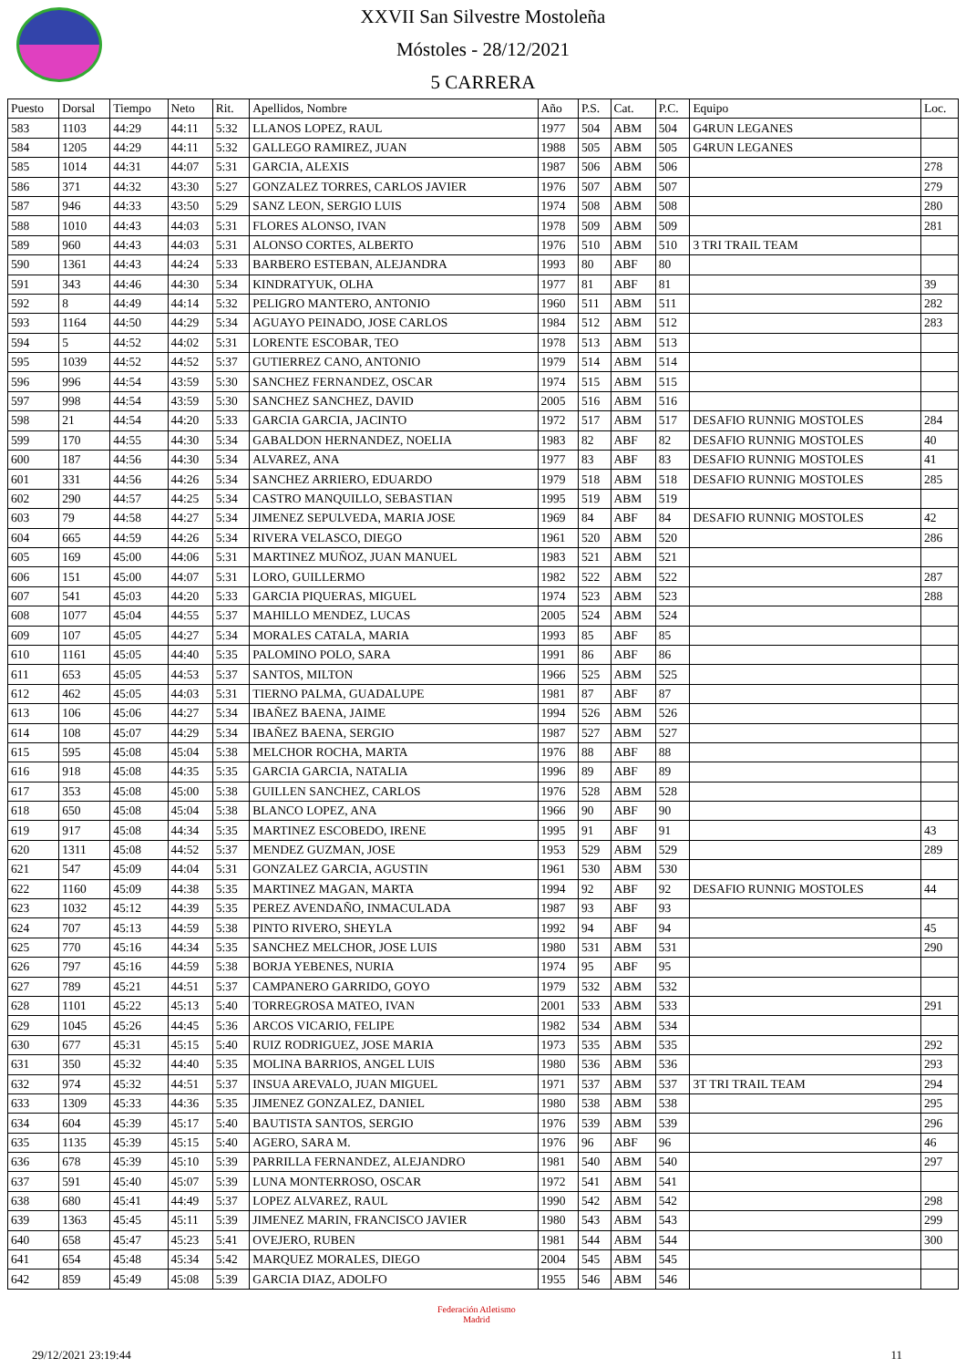XXVII San Silvestre Mostoleña
Móstoles - 28/12/2021
5 CARRERA
| Puesto | Dorsal | Tiempo | Neto | Rit. | Apellidos, Nombre | Año | P.S. | Cat. | P.C. | Equipo | Loc. |
| --- | --- | --- | --- | --- | --- | --- | --- | --- | --- | --- | --- |
| 583 | 1103 | 44:29 | 44:11 | 5:32 | LLANOS LOPEZ, RAUL | 1977 | 504 | ABM | 504 | G4RUN LEGANES | |
| 584 | 1205 | 44:29 | 44:11 | 5:32 | GALLEGO RAMIREZ, JUAN | 1988 | 505 | ABM | 505 | G4RUN LEGANES | |
| 585 | 1014 | 44:31 | 44:07 | 5:31 | GARCIA, ALEXIS | 1987 | 506 | ABM | 506 | | 278 |
| 586 | 371 | 44:32 | 43:30 | 5:27 | GONZALEZ TORRES, CARLOS JAVIER | 1976 | 507 | ABM | 507 | | 279 |
| 587 | 946 | 44:33 | 43:50 | 5:29 | SANZ LEON, SERGIO LUIS | 1974 | 508 | ABM | 508 | | 280 |
| 588 | 1010 | 44:43 | 44:03 | 5:31 | FLORES ALONSO, IVAN | 1978 | 509 | ABM | 509 | | 281 |
| 589 | 960 | 44:43 | 44:03 | 5:31 | ALONSO CORTES, ALBERTO | 1976 | 510 | ABM | 510 | 3 TRI TRAIL TEAM | |
| 590 | 1361 | 44:43 | 44:24 | 5:33 | BARBERO ESTEBAN, ALEJANDRA | 1993 | 80 | ABF | 80 | | |
| 591 | 343 | 44:46 | 44:30 | 5:34 | KINDRATYUK, OLHA | 1977 | 81 | ABF | 81 | | 39 |
| 592 | 8 | 44:49 | 44:14 | 5:32 | PELIGRO MANTERO, ANTONIO | 1960 | 511 | ABM | 511 | | 282 |
| 593 | 1164 | 44:50 | 44:29 | 5:34 | AGUAYO PEINADO, JOSE CARLOS | 1984 | 512 | ABM | 512 | | 283 |
| 594 | 5 | 44:52 | 44:02 | 5:31 | LORENTE ESCOBAR, TEO | 1978 | 513 | ABM | 513 | | |
| 595 | 1039 | 44:52 | 44:52 | 5:37 | GUTIERREZ CANO, ANTONIO | 1979 | 514 | ABM | 514 | | |
| 596 | 996 | 44:54 | 43:59 | 5:30 | SANCHEZ FERNANDEZ, OSCAR | 1974 | 515 | ABM | 515 | | |
| 597 | 998 | 44:54 | 43:59 | 5:30 | SANCHEZ SANCHEZ, DAVID | 2005 | 516 | ABM | 516 | | |
| 598 | 21 | 44:54 | 44:20 | 5:33 | GARCIA GARCIA, JACINTO | 1972 | 517 | ABM | 517 | DESAFIO RUNNIG MOSTOLES | 284 |
| 599 | 170 | 44:55 | 44:30 | 5:34 | GABALDON HERNANDEZ, NOELIA | 1983 | 82 | ABF | 82 | DESAFIO RUNNIG MOSTOLES | 40 |
| 600 | 187 | 44:56 | 44:30 | 5:34 | ALVAREZ, ANA | 1977 | 83 | ABF | 83 | DESAFIO RUNNIG MOSTOLES | 41 |
| 601 | 331 | 44:56 | 44:26 | 5:34 | SANCHEZ ARRIERO, EDUARDO | 1979 | 518 | ABM | 518 | DESAFIO RUNNIG MOSTOLES | 285 |
| 602 | 290 | 44:57 | 44:25 | 5:34 | CASTRO MANQUILLO, SEBASTIAN | 1995 | 519 | ABM | 519 | | |
| 603 | 79 | 44:58 | 44:27 | 5:34 | JIMENEZ SEPULVEDA, MARIA JOSE | 1969 | 84 | ABF | 84 | DESAFIO RUNNIG MOSTOLES | 42 |
| 604 | 665 | 44:59 | 44:26 | 5:34 | RIVERA VELASCO, DIEGO | 1961 | 520 | ABM | 520 | | 286 |
| 605 | 169 | 45:00 | 44:06 | 5:31 | MARTINEZ MUÑOZ, JUAN MANUEL | 1983 | 521 | ABM | 521 | | |
| 606 | 151 | 45:00 | 44:07 | 5:31 | LORO, GUILLERMO | 1982 | 522 | ABM | 522 | | 287 |
| 607 | 541 | 45:03 | 44:20 | 5:33 | GARCIA PIQUERAS, MIGUEL | 1974 | 523 | ABM | 523 | | 288 |
| 608 | 1077 | 45:04 | 44:55 | 5:37 | MAHILLO MENDEZ, LUCAS | 2005 | 524 | ABM | 524 | | |
| 609 | 107 | 45:05 | 44:27 | 5:34 | MORALES CATALA, MARIA | 1993 | 85 | ABF | 85 | | |
| 610 | 1161 | 45:05 | 44:40 | 5:35 | PALOMINO POLO, SARA | 1991 | 86 | ABF | 86 | | |
| 611 | 653 | 45:05 | 44:53 | 5:37 | SANTOS, MILTON | 1966 | 525 | ABM | 525 | | |
| 612 | 462 | 45:05 | 44:03 | 5:31 | TIERNO PALMA, GUADALUPE | 1981 | 87 | ABF | 87 | | |
| 613 | 106 | 45:06 | 44:27 | 5:34 | IBAÑEZ BAENA, JAIME | 1994 | 526 | ABM | 526 | | |
| 614 | 108 | 45:07 | 44:29 | 5:34 | IBAÑEZ BAENA, SERGIO | 1987 | 527 | ABM | 527 | | |
| 615 | 595 | 45:08 | 45:04 | 5:38 | MELCHOR ROCHA, MARTA | 1976 | 88 | ABF | 88 | | |
| 616 | 918 | 45:08 | 44:35 | 5:35 | GARCIA GARCIA, NATALIA | 1996 | 89 | ABF | 89 | | |
| 617 | 353 | 45:08 | 45:00 | 5:38 | GUILLEN SANCHEZ, CARLOS | 1976 | 528 | ABM | 528 | | |
| 618 | 650 | 45:08 | 45:04 | 5:38 | BLANCO LOPEZ, ANA | 1966 | 90 | ABF | 90 | | |
| 619 | 917 | 45:08 | 44:34 | 5:35 | MARTINEZ ESCOBEDO, IRENE | 1995 | 91 | ABF | 91 | | 43 |
| 620 | 1311 | 45:08 | 44:52 | 5:37 | MENDEZ GUZMAN, JOSE | 1953 | 529 | ABM | 529 | | 289 |
| 621 | 547 | 45:09 | 44:04 | 5:31 | GONZALEZ GARCIA, AGUSTIN | 1961 | 530 | ABM | 530 | | |
| 622 | 1160 | 45:09 | 44:38 | 5:35 | MARTINEZ MAGAN, MARTA | 1994 | 92 | ABF | 92 | DESAFIO RUNNIG MOSTOLES | 44 |
| 623 | 1032 | 45:12 | 44:39 | 5:35 | PEREZ AVENDAÑO, INMACULADA | 1987 | 93 | ABF | 93 | | |
| 624 | 707 | 45:13 | 44:59 | 5:38 | PINTO RIVERO, SHEYLA | 1992 | 94 | ABF | 94 | | 45 |
| 625 | 770 | 45:16 | 44:34 | 5:35 | SANCHEZ MELCHOR, JOSE LUIS | 1980 | 531 | ABM | 531 | | 290 |
| 626 | 797 | 45:16 | 44:59 | 5:38 | BORJA YEBENES, NURIA | 1974 | 95 | ABF | 95 | | |
| 627 | 789 | 45:21 | 44:51 | 5:37 | CAMPANERO GARRIDO, GOYO | 1979 | 532 | ABM | 532 | | |
| 628 | 1101 | 45:22 | 45:13 | 5:40 | TORREGROSA MATEO, IVAN | 2001 | 533 | ABM | 533 | | 291 |
| 629 | 1045 | 45:26 | 44:45 | 5:36 | ARCOS VICARIO, FELIPE | 1982 | 534 | ABM | 534 | | |
| 630 | 677 | 45:31 | 45:15 | 5:40 | RUIZ RODRIGUEZ, JOSE MARIA | 1973 | 535 | ABM | 535 | | 292 |
| 631 | 350 | 45:32 | 44:40 | 5:35 | MOLINA BARRIOS, ANGEL LUIS | 1980 | 536 | ABM | 536 | | 293 |
| 632 | 974 | 45:32 | 44:51 | 5:37 | INSUA AREVALO, JUAN MIGUEL | 1971 | 537 | ABM | 537 | 3T TRI TRAIL TEAM | 294 |
| 633 | 1309 | 45:33 | 44:36 | 5:35 | JIMENEZ GONZALEZ, DANIEL | 1980 | 538 | ABM | 538 | | 295 |
| 634 | 604 | 45:39 | 45:17 | 5:40 | BAUTISTA SANTOS, SERGIO | 1976 | 539 | ABM | 539 | | 296 |
| 635 | 1135 | 45:39 | 45:15 | 5:40 | AGERO, SARA M. | 1976 | 96 | ABF | 96 | | 46 |
| 636 | 678 | 45:39 | 45:10 | 5:39 | PARRILLA FERNANDEZ, ALEJANDRO | 1981 | 540 | ABM | 540 | | 297 |
| 637 | 591 | 45:40 | 45:07 | 5:39 | LUNA MONTERROSO, OSCAR | 1972 | 541 | ABM | 541 | | |
| 638 | 680 | 45:41 | 44:49 | 5:37 | LOPEZ ALVAREZ, RAUL | 1990 | 542 | ABM | 542 | | 298 |
| 639 | 1363 | 45:45 | 45:11 | 5:39 | JIMENEZ MARIN, FRANCISCO JAVIER | 1980 | 543 | ABM | 543 | | 299 |
| 640 | 658 | 45:47 | 45:23 | 5:41 | OVEJERO, RUBEN | 1981 | 544 | ABM | 544 | | 300 |
| 641 | 654 | 45:48 | 45:34 | 5:42 | MARQUEZ MORALES, DIEGO | 2004 | 545 | ABM | 545 | | |
| 642 | 859 | 45:49 | 45:08 | 5:39 | GARCIA DIAZ, ADOLFO | 1955 | 546 | ABM | 546 | | |
Federación Atletismo
Madrid
29/12/2021 23:19:44 11